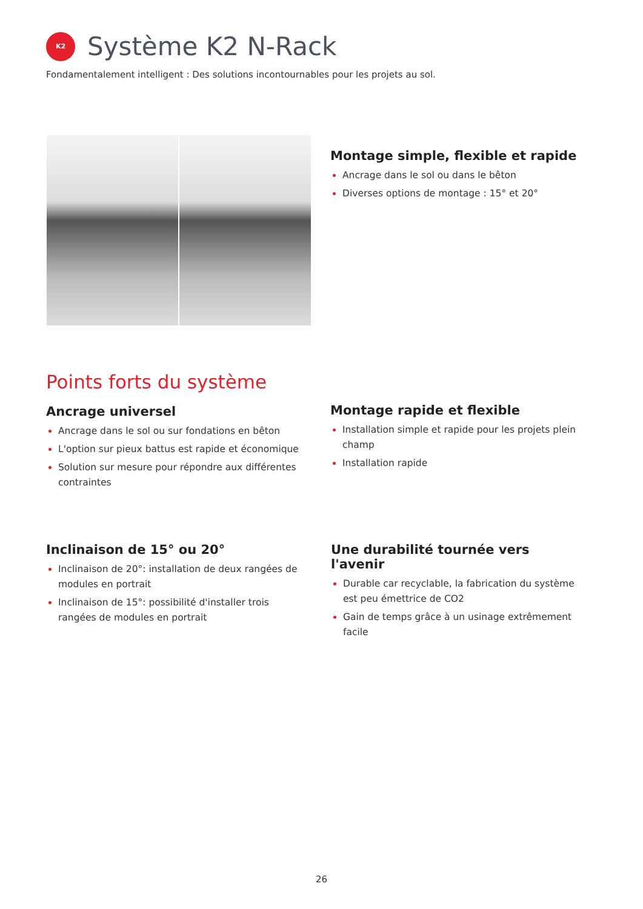K2
Système K2 N-Rack
Fondamentalement intelligent : Des solutions incontournables pour les projets au sol.
Montage simple, flexible et rapide
Ancrage dans le sol ou dans le bêton
Diverses options de montage : 15° et 20°
Points forts du système
Ancrage universel
Ancrage dans le sol ou sur fondations en bêton
L'option sur pieux battus est rapide et économique
Solution sur mesure pour répondre aux différentes contraintes
Montage rapide et flexible
Installation simple et rapide pour les projets plein champ
Installation rapide
Inclinaison de 15° ou 20°
Inclinaison de 20°: installation de deux rangées de modules en portrait
Inclinaison de 15°: possibilité d'installer trois rangées de modules en portrait
Une durabilité tournée vers l'avenir
Durable car recyclable, la fabrication du système est peu émettrice de CO2
Gain de temps grâce à un usinage extrêmement facile
26